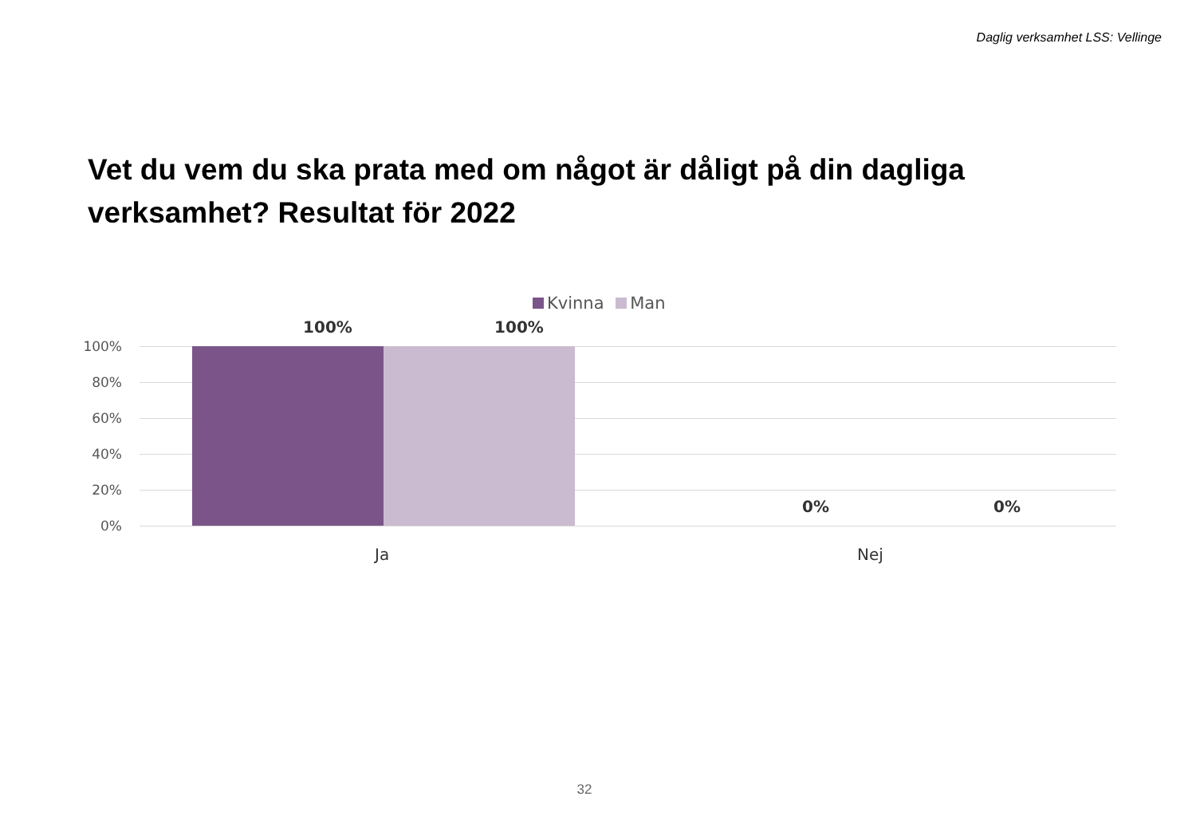Daglig verksamhet LSS: Vellinge
Vet du vem du ska prata med om något är dåligt på din dagliga verksamhet? Resultat för 2022
Kvinna Man
100% 100%
100%
80%
60%
40%
20%
0%
0% 0%
Ja Nej
32